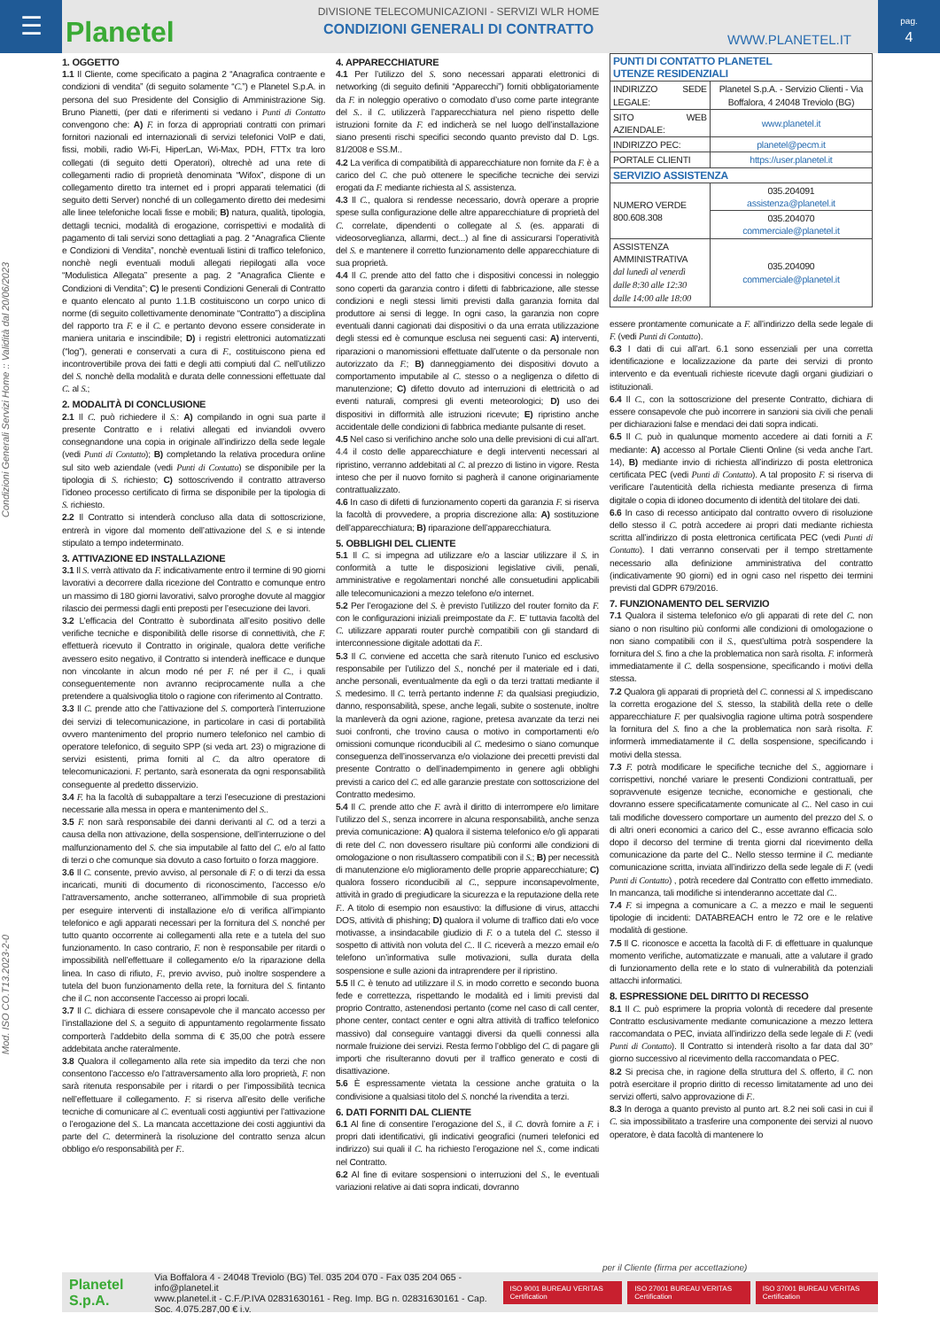☰
Planetel
DIVISIONE TELECOMUNICAZIONI - SERVIZI WLR HOME
CONDIZIONI GENERALI DI CONTRATTO
WWW.PLANETEL.IT
pag.
4
Mod. ISO CO.T13.2023-2-0 Condizioni Generali Servizi Home :: Validità dal 20/06/2023
1. OGGETTO
1.1 Il Cliente, come specificato a pagina 2 “Anagrafica contraente e condizioni di vendita” (di seguito solamente “C.”) e Planetel S.p.A. in persona del suo Presidente del Consiglio di Amministrazione Sig. Bruno Pianetti, (per dati e riferimenti si vedano i Punti di Contatto convengono che: A) F. in forza di appropriati contratti con primari fornitori nazionali ed internazionali di servizi telefonici VoIP e dati, fissi, mobili, radio Wi-Fi, HiperLan, Wi-Max, PDH, FTTx tra loro collegati (di seguito detti Operatori), oltrechè ad una rete di collegamenti radio di proprietà denominata “Wifox”, dispone di un collegamento diretto tra internet ed i propri apparati telematici (di seguito detti Server) nonché di un collegamento diretto dei medesimi alle linee telefoniche locali fisse e mobili; B) natura, qualità, tipologia, dettagli tecnici, modalità di erogazione, corrispettivi e modalità di pagamento di tali servizi sono dettagliati a pag. 2 “Anagrafica Cliente e Condizioni di Vendita”, nonchè eventuali listini di traffico telefonico, nonchè negli eventuali moduli allegati riepilogati alla voce “Modulistica Allegata” presente a pag. 2 “Anagrafica Cliente e Condizioni di Vendita”; C) le presenti Condizioni Generali di Contratto e quanto elencato al punto 1.1.B costituiscono un corpo unico di norme (di seguito collettivamente denominate “Contratto”) a disciplina del rapporto tra F. e il C. e pertanto devono essere considerate in maniera unitaria e inscindibile; D) i registri elettronici automatizzati (“log”), generati e conservati a cura di F., costituiscono piena ed incontrovertibile prova dei fatti e degli atti compiuti dal C. nell’utilizzo del S. nonchè della modalità e durata delle connessioni effettuate dal C. al S.;
2. MODALITÀ DI CONCLUSIONE
2.1 Il C. può richiedere il S.: A) compilando in ogni sua parte il presente Contratto e i relativi allegati ed inviandoli ovvero consegnandone una copia in originale all’indirizzo della sede legale (vedi Punti di Contatto); B) completando la relativa procedura online sul sito web aziendale (vedi Punti di Contatto) se disponibile per la tipologia di S. richiesto; C) sottoscrivendo il contratto attraverso l’idoneo processo certificato di firma se disponibile per la tipologia di S. richiesto.
2.2 Il Contratto si intenderà concluso alla data di sottoscrizione, entrerà in vigore dal momento dell’attivazione del S. e si intende stipulato a tempo indeterminato.
3. ATTIVAZIONE ED INSTALLAZIONE
3.1 Il S. verrà attivato da F. indicativamente entro il termine di 90 giorni lavorativi a decorrere dalla ricezione del Contratto e comunque entro un massimo di 180 giorni lavorativi, salvo proroghe dovute al maggior rilascio dei permessi dagli enti preposti per l’esecuzione dei lavori.
3.2 L’efficacia del Contratto è subordinata all’esito positivo delle verifiche tecniche e disponibilità delle risorse di connettività, che F. effettuerà ricevuto il Contratto in originale, qualora dette verifiche avessero esito negativo, il Contratto si intenderà inefficace e dunque non vincolante in alcun modo né per F. né per il C., i quali conseguentemente non avranno reciprocamente nulla a che pretendere a qualsivoglia titolo o ragione con riferimento al Contratto.
3.3 Il C. prende atto che l’attivazione del S. comporterà l’interruzione dei servizi di telecomunicazione, in particolare in casi di portabilità ovvero mantenimento del proprio numero telefonico nel cambio di operatore telefonico, di seguito SPP (si veda art. 23) o migrazione di servizi esistenti, prima forniti al C. da altro operatore di telecomunicazioni. F. pertanto, sarà esonerata da ogni responsabilità conseguente al predetto disservizio.
3.4 F. ha la facoltà di subappaltare a terzi l’esecuzione di prestazioni necessarie alla messa in opera e mantenimento del S..
3.5 F. non sarà responsabile dei danni derivanti al C. od a terzi a causa della non attivazione, della sospensione, dell’interruzione o del malfunzionamento del S. che sia imputabile al fatto del C. e/o al fatto di terzi o che comunque sia dovuto a caso fortuito o forza maggiore.
3.6 Il C. consente, previo avviso, al personale di F. o di terzi da essa incaricati, muniti di documento di riconoscimento, l’accesso e/o l’attraversamento, anche sotterraneo, all’immobile di sua proprietà per eseguire interventi di installazione e/o di verifica all’impianto telefonico e agli apparati necessari per la fornitura del S. nonché per tutto quanto occorrente ai collegamenti alla rete e a tutela del suo funzionamento. In caso contrario, F. non è responsabile per ritardi o impossibilità nell’effettuare il collegamento e/o la riparazione della linea. In caso di rifiuto, F., previo avviso, può inoltre sospendere a tutela del buon funzionamento della rete, la fornitura del S. fintanto che il C. non acconsente l’accesso ai propri locali.
3.7 Il C. dichiara di essere consapevole che il mancato accesso per l’installazione del S. a seguito di appuntamento regolarmente fissato comporterà l’addebito della somma di € 35,00 che potrà essere addebitata anche rateralmente.
3.8 Qualora il collegamento alla rete sia impedito da terzi che non consentono l’accesso e/o l’attraversamento alla loro proprietà, F. non sarà ritenuta responsabile per i ritardi o per l’impossibilità tecnica nell’effettuare il collegamento. F. si riserva all’esito delle verifiche tecniche di comunicare al C. eventuali costi aggiuntivi per l’attivazione o l’erogazione del S.. La mancata accettazione dei costi aggiuntivi da parte del C. determinerà la risoluzione del contratto senza alcun obbligo e/o responsabilità per F..
4. APPARECCHIATURE
4.1 Per l’utilizzo del S. sono necessari apparati elettronici di networking (di seguito definiti “Apparecchi”) forniti obbligatoriamente da F. in noleggio operativo o comodato d’uso come parte integrante del S.. il C. utilizzerà l’apparecchiatura nel pieno rispetto delle istruzioni fornite da F. ed indicherà se nel luogo dell’installazione siano presenti rischi specifici secondo quanto previsto dal D. Lgs. 81/2008 e SS.M..
4.2 La verifica di compatibilità di apparecchiature non fornite da F. è a carico del C. che può ottenere le specifiche tecniche dei servizi erogati da F. mediante richiesta al S. assistenza.
4.3 Il C., qualora si rendesse necessario, dovrà operare a proprie spese sulla configurazione delle altre apparecchiature di proprietà del C. correlate, dipendenti o collegate al S. (es. apparati di videosorveglianza, allarmi, dect...) al fine di assicurarsi l’operatività del S. e mantenere il corretto funzionamento delle apparecchiature di sua proprietà.
4.4 Il C. prende atto del fatto che i dispositivi concessi in noleggio sono coperti da garanzia contro i difetti di fabbricazione, alle stesse condizioni e negli stessi limiti previsti dalla garanzia fornita dal produttore ai sensi di legge. In ogni caso, la garanzia non copre eventuali danni cagionati dai dispositivi o da una errata utilizzazione degli stessi ed è comunque esclusa nei seguenti casi: A) interventi, riparazioni o manomissioni effettuate dall’utente o da personale non autorizzato da F.; B) danneggiamento dei dispositivi dovuto a comportamento imputabile al C. stesso o a negligenza o difetto di manutenzione; C) difetto dovuto ad interruzioni di elettricità o ad eventi naturali, compresi gli eventi meteorologici; D) uso dei dispositivi in difformità alle istruzioni ricevute; E) ripristino anche accidentale delle condizioni di fabbrica mediante pulsante di reset.
4.5 Nel caso si verifichino anche solo una delle previsioni di cui all’art. 4.4 il costo delle apparecchiature e degli interventi necessari al ripristino, verranno addebitati al C. al prezzo di listino in vigore. Resta inteso che per il nuovo fornito si pagherà il canone originariamente contrattualizzato.
4.6 In caso di difetti di funzionamento coperti da garanzia F. si riserva la facoltà di provvedere, a propria discrezione alla: A) sostituzione dell’apparecchiatura; B) riparazione dell’apparecchiatura.
5. OBBLIGHI DEL CLIENTE
5.1 Il C. si impegna ad utilizzare e/o a lasciar utilizzare il S. in conformità a tutte le disposizioni legislative civili, penali, amministrative e regolamentari nonché alle consuetudini applicabili alle telecomunicazioni a mezzo telefono e/o internet.
5.2 Per l’erogazione del S. è previsto l’utilizzo del router fornito da F. con le configurazioni iniziali preimpostate da F.. E’ tuttavia facoltà del C. utilizzare apparati router purchè compatibili con gli standard di interconnessione digitale adottati da F..
5.3 Il C. conviene ed accetta che sarà ritenuto l’unico ed esclusivo responsabile per l’utilizzo del S., nonché per il materiale ed i dati, anche personali, eventualmente da egli o da terzi trattati mediante il S. medesimo. Il C. terrà pertanto indenne F. da qualsiasi pregiudizio, danno, responsabilità, spese, anche legali, subite o sostenute, inoltre la manleverà da ogni azione, ragione, pretesa avanzate da terzi nei suoi confronti, che trovino causa o motivo in comportamenti e/o omissioni comunque riconducibili al C. medesimo o siano comunque conseguenza dell’inosservanza e/o violazione dei precetti previsti dal presente Contratto o dell’inadempimento in genere agli obblighi previsti a carico del C. ed alle garanzie prestate con sottoscrizione del Contratto medesimo.
5.4 Il C. prende atto che F. avrà il diritto di interrompere e/o limitare l’utilizzo del S., senza incorrere in alcuna responsabilità, anche senza previa comunicazione: A) qualora il sistema telefonico e/o gli apparati di rete del C. non dovessero risultare più conformi alle condizioni di omologazione o non risultassero compatibili con il S.; B) per necessità di manutenzione e/o miglioramento delle proprie apparecchiature; C) qualora fossero riconducibili al C., seppure inconsapevolmente, attività in grado di pregiudicare la sicurezza e la reputazione della rete F.. A titolo di esempio non esaustivo: la diffusione di virus, attacchi DOS, attività di phishing; D) qualora il volume di traffico dati e/o voce motivasse, a insindacabile giudizio di F. o a tutela del C. stesso il sospetto di attività non voluta del C.. Il C. riceverà a mezzo email e/o telefono un’informativa sulle motivazioni, sulla durata della sospensione e sulle azioni da intraprendere per il ripristino.
5.5 Il C. è tenuto ad utilizzare il S. in modo corretto e secondo buona fede e correttezza, rispettando le modalità ed i limiti previsti dal proprio Contratto, astenendosi pertanto (come nel caso di call center, phone center, contact center e ogni altra attività di traffico telefonico massivo) dal conseguire vantaggi diversi da quelli connessi alla normale fruizione dei servizi. Resta fermo l’obbligo del C. di pagare gli importi che risulteranno dovuti per il traffico generato e costi di disattivazione.
5.6 È espressamente vietata la cessione anche gratuita o la condivisione a qualsiasi titolo del S. nonché la rivendita a terzi.
6. DATI FORNITI DAL CLIENTE
6.1 Al fine di consentire l’erogazione del S., il C. dovrà fornire a F. i propri dati identificativi, gli indicativi geografici (numeri telefonici ed indirizzo) sui quali il C. ha richiesto l’erogazione nel S., come indicati nel Contratto.
6.2 Al fine di evitare sospensioni o interruzioni del S., le eventuali variazioni relative ai dati sopra indicati, dovranno
| PUNTI DI CONTATTO PLANETEL UTENZE RESIDENZIALI | |
| --- | --- |
| INDIRIZZO SEDE LEGALE: | Planetel S.p.A. - Servizio Clienti - Via Boffalora, 4 24048 Treviolo (BG) |
| SITO WEB AZIENDALE: | www.planetel.it |
| INDIRIZZO PEC: | planetel@pecm.it |
| PORTALE CLIENTI | https://user.planetel.it |
| SERVIZIO ASSISTENZA | |
| NUMERO VERDE 800.608.308 | 035.204091 assistenza@planetel.it |
| | 035.204070 commerciale@planetel.it |
| ASSISTENZA AMMINISTRATIVA dal lunedì al venerdì dalle 8:30 alle 12:30 dalle 14:00 alle 18:00 | 035.204090 commerciale@planetel.it |
essere prontamente comunicate a F. all’indirizzo della sede legale di F. (vedi Punti di Contatto).
6.3 I dati di cui all’art. 6.1 sono essenziali per una corretta identificazione e localizzazione da parte dei servizi di pronto intervento e da eventuali richieste ricevute dagli organi giudiziari o istituzionali.
6.4 Il C., con la sottoscrizione del presente Contratto, dichiara di essere consapevole che può incorrere in sanzioni sia civili che penali per dichiarazioni false e mendaci dei dati sopra indicati.
6.5 Il C. può in qualunque momento accedere ai dati forniti a F. mediante: A) accesso al Portale Clienti Online (si veda anche l’art. 14), B) mediante invio di richiesta all’indirizzo di posta elettronica certificata PEC (vedi Punti di Contatto). A tal proposito F. si riserva di verificare l’autenticità della richiesta mediante presenza di firma digitale o copia di idoneo documento di identità del titolare dei dati.
6.6 In caso di recesso anticipato dal contratto ovvero di risoluzione dello stesso il C. potrà accedere ai propri dati mediante richiesta scritta all’indirizzo di posta elettronica certificata PEC (vedi Punti di Contatto). I dati verranno conservati per il tempo strettamente necessario alla definizione amministrativa del contratto (indicativamente 90 giorni) ed in ogni caso nel rispetto dei termini previsti dal GDPR 679/2016.
7. FUNZIONAMENTO DEL SERVIZIO
7.1 Qualora il sistema telefonico e/o gli apparati di rete del C. non siano o non risultino più conformi alle condizioni di omologazione o non siano compatibili con il S., quest’ultima potrà sospendere la fornitura del S. fino a che la problematica non sarà risolta. F. informerà immediatamente il C. della sospensione, specificando i motivi della stessa.
7.2 Qualora gli apparati di proprietà del C. connessi al S. impediscano la corretta erogazione del S. stesso, la stabilità della rete o delle apparecchiature F. per qualsivoglia ragione ultima potrà sospendere la fornitura del S. fino a che la problematica non sarà risolta. F. informerà immediatamente il C. della sospensione, specificando i motivi della stessa.
7.3 F. potrà modificare le specifiche tecniche del S., aggiornare i corrispettivi, nonché variare le presenti Condizioni contrattuali, per sopravvenute esigenze tecniche, economiche e gestionali, che dovranno essere specificatamente comunicate al C.. Nel caso in cui tali modifiche dovessero comportare un aumento del prezzo del S. o di altri oneri economici a carico del C., esse avranno efficacia solo dopo il decorso del termine di trenta giorni dal ricevimento della comunicazione da parte del C.. Nello stesso termine il C. mediante comunicazione scritta, inviata all’indirizzo della sede legale di F. (vedi Punti di Contatto) , potrà recedere dal Contratto con effetto immediato. In mancanza, tali modifiche si intenderanno accettate dal C..
7.4 F. si impegna a comunicare a C. a mezzo e mail le seguenti tipologie di incidenti: DATABREACH entro le 72 ore e le relative modalità di gestione.
7.5 Il C. riconosce e accetta la facoltà di F. di effettuare in qualunque momento verifiche, automatizzate e manuali, atte a valutare il grado di funzionamento della rete e lo stato di vulnerabilità da potenziali attacchi informatici.
8. ESPRESSIONE DEL DIRITTO DI RECESSO
8.1 Il C. può esprimere la propria volontà di recedere dal presente Contratto esclusivamente mediante comunicazione a mezzo lettera raccomandata o PEC, inviata all’indirizzo della sede legale di F. (vedi Punti di Contatto). Il Contratto si intenderà risolto a far data dal 30° giorno successivo al ricevimento della raccomandata o PEC.
8.2 Si precisa che, in ragione della struttura del S. offerto, il C. non potrà esercitare il proprio diritto di recesso limitatamente ad uno dei servizi offerti, salvo approvazione di F..
8.3 In deroga a quanto previsto al punto art. 8.2 nei soli casi in cui il C. sia impossibilitato a trasferire una componente dei servizi al nuovo operatore, è data facoltà di mantenere lo
per il Cliente (firma per accettazione)
Planetel S.p.A.
Via Boffalora 4 - 24048 Treviolo (BG) Tel. 035 204 070 - Fax 035 204 065 - info@planetel.it
www.planetel.it - C.F./P.IVA 02831630161 - Reg. Imp. BG n. 02831630161 - Cap. Soc. 4.075.287,00 € i.v.
ISO 9001 BUREAU VERITAS Certification ISO 27001 BUREAU VERITAS Certification ISO 37001 BUREAU VERITAS Certification